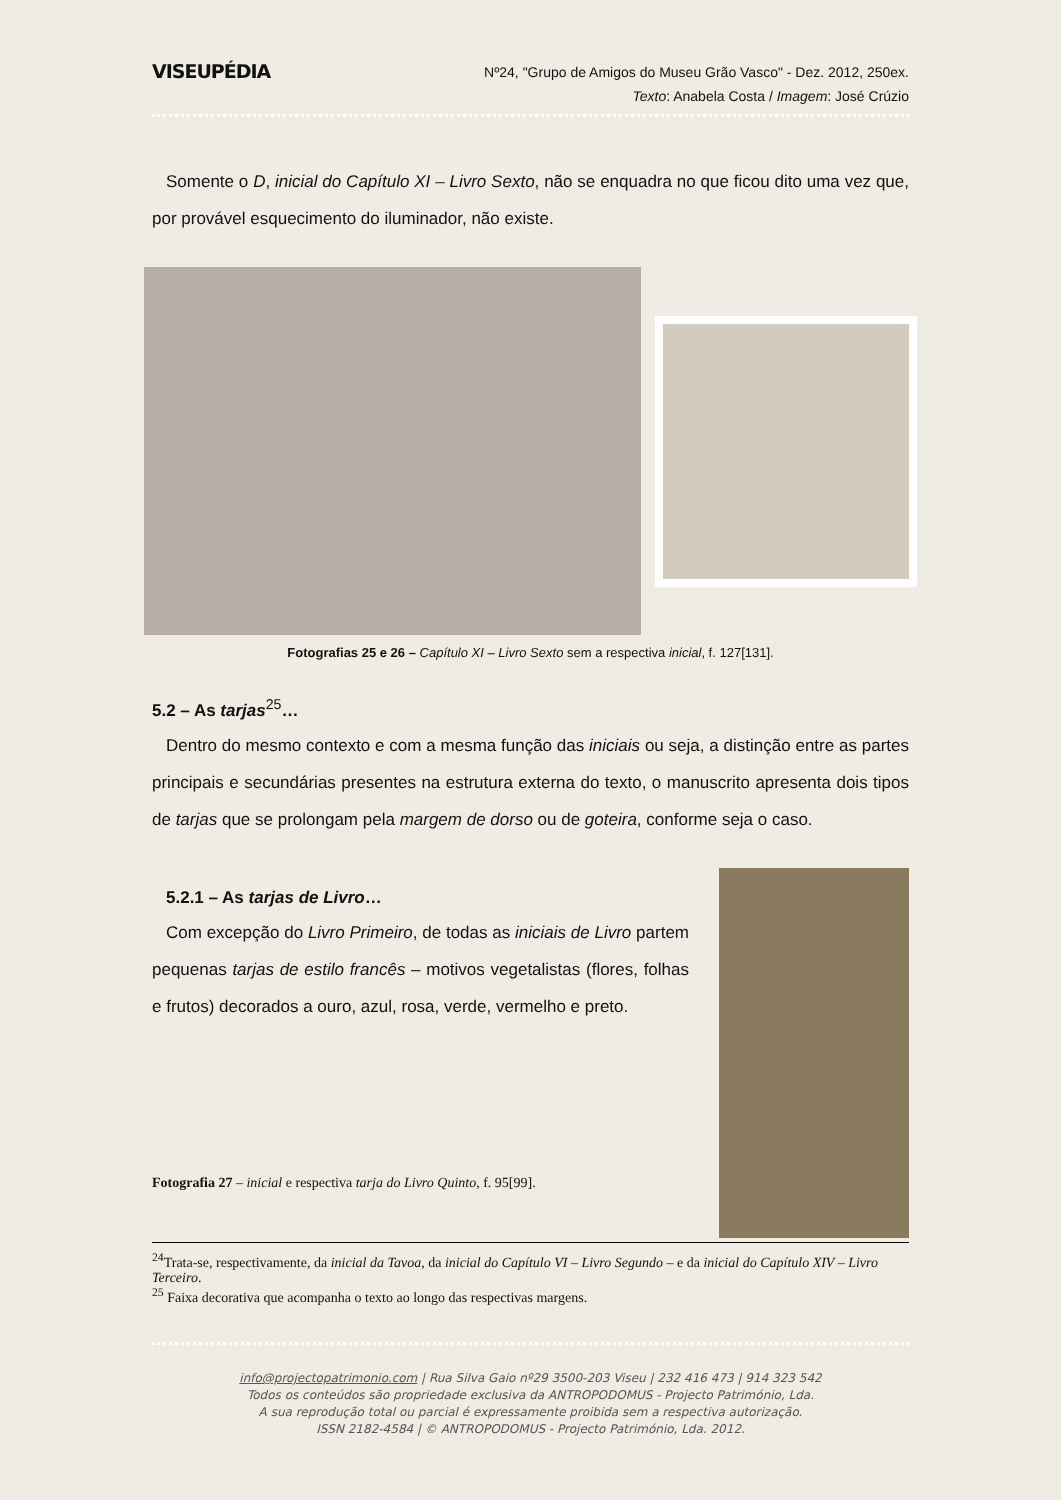VISEUPÉDIA
Nº24, "Grupo de Amigos do Museu Grão Vasco" - Dez. 2012, 250ex.
Texto: Anabela Costa / Imagem: José Crúzio
Somente o D, inicial do Capítulo XI – Livro Sexto, não se enquadra no que ficou dito uma vez que, por provável esquecimento do iluminador, não existe.
Fotografias 25 e 26 – Capítulo XI – Livro Sexto sem a respectiva inicial, f. 127[131].
5.2 – As tarjas<sup>25</sup>…
Dentro do mesmo contexto e com a mesma função das iniciais ou seja, a distinção entre as partes principais e secundárias presentes na estrutura externa do texto, o manuscrito apresenta dois tipos de tarjas que se prolongam pela margem de dorso ou de goteira, conforme seja o caso.
5.2.1 – As tarjas de Livro…
Com excepção do Livro Primeiro, de todas as iniciais de Livro partem pequenas tarjas de estilo francês – motivos vegetalistas (flores, folhas e frutos) decorados a ouro, azul, rosa, verde, vermelho e preto.
Fotografia 27 – inicial e respectiva tarja do Livro Quinto, f. 95[99].
<sup>24</sup> Trata-se, respectivamente, da inicial da Tavoa, da inicial do Capítulo VI – Livro Segundo – e da inicial do Capítulo XIV – Livro Terceiro.
<sup>25</sup> Faixa decorativa que acompanha o texto ao longo das respectivas margens.
info@projectopatrimonio.com | Rua Silva Gaio nº29 3500-203 Viseu | 232 416 473 | 914 323 542
Todos os conteúdos são propriedade exclusiva da ANTROPODOMUS - Projecto Património, Lda.
A sua reprodução total ou parcial é expressamente proibida sem a respectiva autorização.
ISSN 2182-4584 | © ANTROPODOMUS - Projecto Património, Lda. 2012.